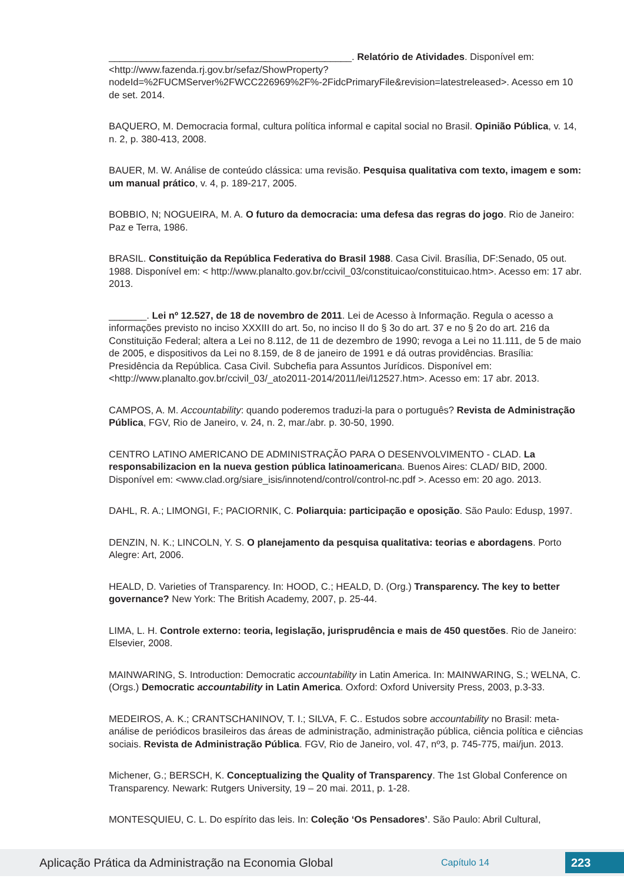_____________________________________________. Relatório de Atividades. Disponível em: <http://www.fazenda.rj.gov.br/sefaz/ShowProperty?nodeId=%2FUCMServer%2FWCC226969%2F%-2FidcPrimaryFile&revision=latestreleased>. Acesso em 10 de set. 2014.
BAQUERO, M. Democracia formal, cultura política informal e capital social no Brasil. Opinião Pública, v. 14, n. 2, p. 380-413, 2008.
BAUER, M. W. Análise de conteúdo clássica: uma revisão. Pesquisa qualitativa com texto, imagem e som: um manual prático, v. 4, p. 189-217, 2005.
BOBBIO, N; NOGUEIRA, M. A. O futuro da democracia: uma defesa das regras do jogo. Rio de Janeiro: Paz e Terra, 1986.
BRASIL. Constituição da República Federativa do Brasil 1988. Casa Civil. Brasília, DF:Senado, 05 out. 1988. Disponível em: < http://www.planalto.gov.br/ccivil_03/constituicao/constituicao.htm>. Acesso em: 17 abr. 2013.
_______. Lei nº 12.527, de 18 de novembro de 2011. Lei de Acesso à Informação. Regula o acesso a informações previsto no inciso XXXIII do art. 5o, no inciso II do § 3o do art. 37 e no § 2o do art. 216 da Constituição Federal; altera a Lei no 8.112, de 11 de dezembro de 1990; revoga a Lei no 11.111, de 5 de maio de 2005, e dispositivos da Lei no 8.159, de 8 de janeiro de 1991 e dá outras providências. Brasília: Presidência da República. Casa Civil. Subchefia para Assuntos Jurídicos. Disponível em: <http://www.planalto.gov.br/ccivil_03/_ato2011-2014/2011/lei/l12527.htm>. Acesso em: 17 abr. 2013.
CAMPOS, A. M. Accountability: quando poderemos traduzi-la para o português? Revista de Administração Pública, FGV, Rio de Janeiro, v. 24, n. 2, mar./abr. p. 30-50, 1990.
CENTRO LATINO AMERICANO DE ADMINISTRAÇÃO PARA O DESENVOLVIMENTO - CLAD. La responsabilizacion en la nueva gestion pública latinoamericana. Buenos Aires: CLAD/ BID, 2000. Disponível em: <www.clad.org/siare_isis/innotend/control/control-nc.pdf >. Acesso em: 20 ago. 2013.
DAHL, R. A.; LIMONGI, F.; PACIORNIK, C. Poliarquia: participação e oposição. São Paulo: Edusp, 1997.
DENZIN, N. K.; LINCOLN, Y. S. O planejamento da pesquisa qualitativa: teorias e abordagens. Porto Alegre: Art, 2006.
HEALD, D. Varieties of Transparency. In: HOOD, C.; HEALD, D. (Org.) Transparency. The key to better governance? New York: The British Academy, 2007, p. 25-44.
LIMA, L. H. Controle externo: teoria, legislação, jurisprudência e mais de 450 questões. Rio de Janeiro: Elsevier, 2008.
MAINWARING, S. Introduction: Democratic accountability in Latin America. In: MAINWARING, S.; WELNA, C. (Orgs.) Democratic accountability in Latin America. Oxford: Oxford University Press, 2003, p.3-33.
MEDEIROS, A. K.; CRANTSCHANINOV, T. I.; SILVA, F. C.. Estudos sobre accountability no Brasil: meta-análise de periódicos brasileiros das áreas de administração, administração pública, ciência política e ciências sociais. Revista de Administração Pública. FGV, Rio de Janeiro, vol. 47, nº3, p. 745-775, mai/jun. 2013.
Michener, G.; BERSCH, K. Conceptualizing the Quality of Transparency. The 1st Global Conference on Transparency. Newark: Rutgers University, 19 – 20 mai. 2011, p. 1-28.
MONTESQUIEU, C. L. Do espírito das leis. In: Coleção ‘Os Pensadores’. São Paulo: Abril Cultural,
Aplicação Prática da Administração na Economia Global
Capítulo 14
223